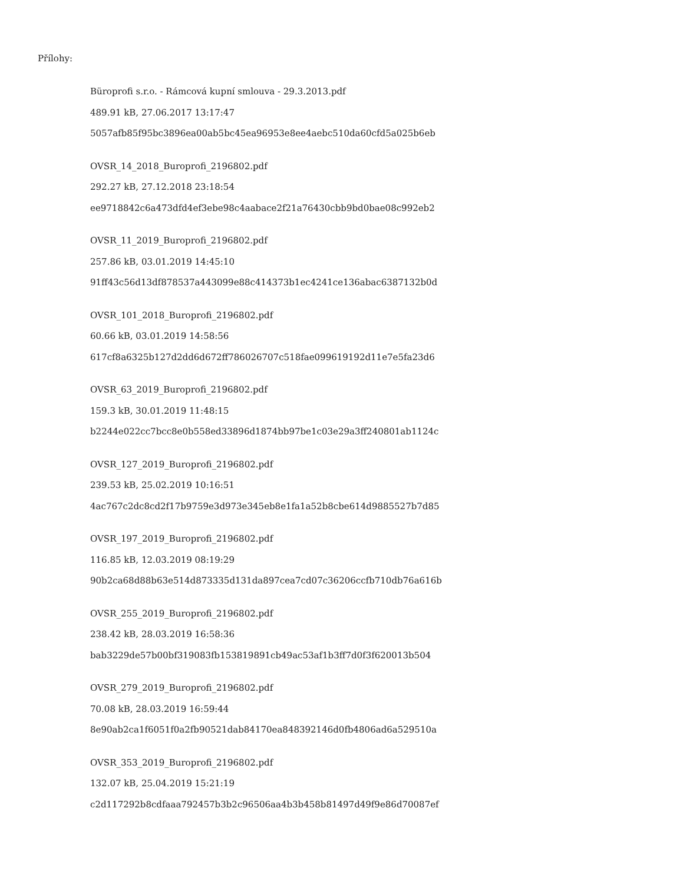Přílohy:
Büroprofi s.r.o. - Rámcová kupní smlouva - 29.3.2013.pdf
489.91 kB, 27.06.2017 13:17:47
5057afb85f95bc3896ea00ab5bc45ea96953e8ee4aebc510da60cfd5a025b6eb
OVSR_14_2018_Buroprofi_2196802.pdf
292.27 kB, 27.12.2018 23:18:54
ee9718842c6a473dfd4ef3ebe98c4aabace2f21a76430cbb9bd0bae08c992eb2
OVSR_11_2019_Buroprofi_2196802.pdf
257.86 kB, 03.01.2019 14:45:10
91ff43c56d13df878537a443099e88c414373b1ec4241ce136abac6387132b0d
OVSR_101_2018_Buroprofi_2196802.pdf
60.66 kB, 03.01.2019 14:58:56
617cf8a6325b127d2dd6d672ff786026707c518fae099619192d11e7e5fa23d6
OVSR_63_2019_Buroprofi_2196802.pdf
159.3 kB, 30.01.2019 11:48:15
b2244e022cc7bcc8e0b558ed33896d1874bb97be1c03e29a3ff240801ab1124c
OVSR_127_2019_Buroprofi_2196802.pdf
239.53 kB, 25.02.2019 10:16:51
4ac767c2dc8cd2f17b9759e3d973e345eb8e1fa1a52b8cbe614d9885527b7d85
OVSR_197_2019_Buroprofi_2196802.pdf
116.85 kB, 12.03.2019 08:19:29
90b2ca68d88b63e514d873335d131da897cea7cd07c36206ccfb710db76a616b
OVSR_255_2019_Buroprofi_2196802.pdf
238.42 kB, 28.03.2019 16:58:36
bab3229de57b00bf319083fb153819891cb49ac53af1b3ff7d0f3f620013b504
OVSR_279_2019_Buroprofi_2196802.pdf
70.08 kB, 28.03.2019 16:59:44
8e90ab2ca1f6051f0a2fb90521dab84170ea848392146d0fb4806ad6a529510a
OVSR_353_2019_Buroprofi_2196802.pdf
132.07 kB, 25.04.2019 15:21:19
c2d117292b8cdfaaa792457b3b2c96506aa4b3b458b81497d49f9e86d70087ef